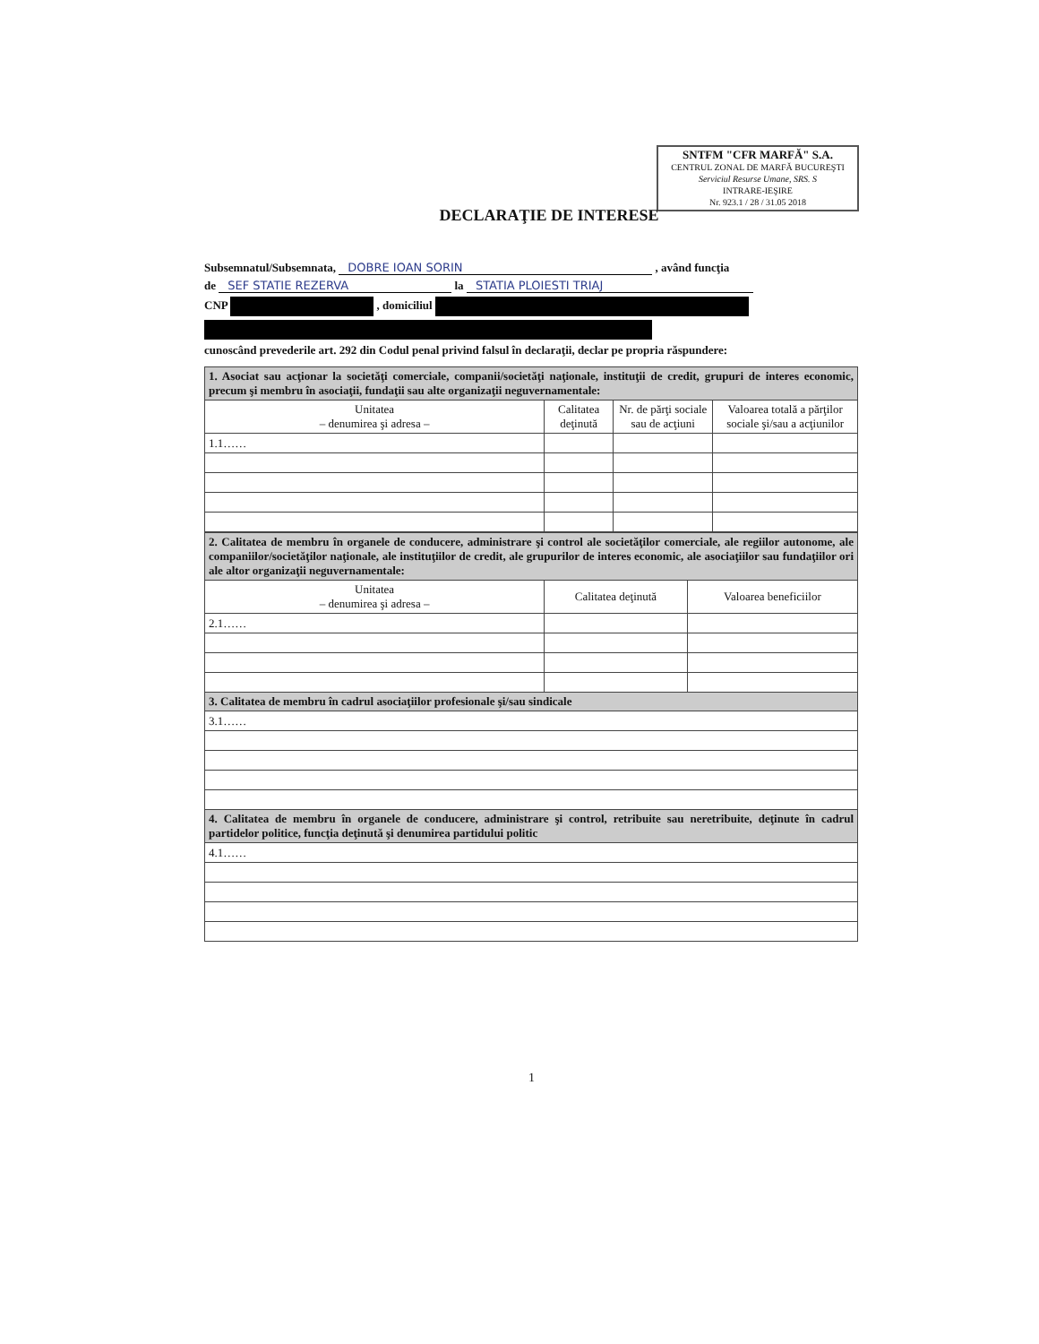SNTFM "CFR MARFĂ" S.A.
CENTRUL ZONAL DE MARFĂ BUCUREŞTI
Serviciul Resurse Umane, SRS. S
INTRARE-IEŞIRE
Nr. 923.1 / 28 / 31.05 2018
DECLARAŢIE DE INTERESE
Subsemnatul/Subsemnata, DOBRE IOAN SORIN , având funcţia
de SEF STATIE REZERVA la STATIA PLOIESTI TRIAJ
CNP , domiciliul
cunoscând prevederile art. 292 din Codul penal privind falsul în declaraţii, declar pe propria răspundere:
| 1. Asociat sau acţionar la societăţi comerciale, companii/societăţi naţionale, instituţii de credit, grupuri de interes economic, precum şi membru în asociaţii, fundaţii sau alte organizaţii neguvernamentale: | | | |
| Unitatea – denumirea şi adresa – | Calitatea deţinută | Nr. de părţi sociale sau de acţiuni | Valoarea totală a părţilor sociale şi/sau a acţiunilor |
| 1.1…… | | | |
| 2. Calitatea de membru în organele de conducere, administrare şi control ale societăţilor comerciale, ale regiilor autonome, ale companiilor/societăţilor naţionale, ale instituţiilor de credit, ale grupurilor de interes economic, ale asociaţiilor sau fundaţiilor ori ale altor organizaţii neguvernamentale: | | |
| Unitatea – denumirea şi adresa – | Calitatea deţinută | Valoarea beneficiilor |
| 2.1…… | | |
| 3. Calitatea de membru în cadrul asociaţiilor profesionale şi/sau sindicale | | |
| 3.1…… | | |
| 4. Calitatea de membru în organele de conducere, administrare şi control, retribuite sau neretribuite, deţinute în cadrul partidelor politice, funcţia deţinută şi denumirea partidului politic | | |
| 4.1…… | | |
1